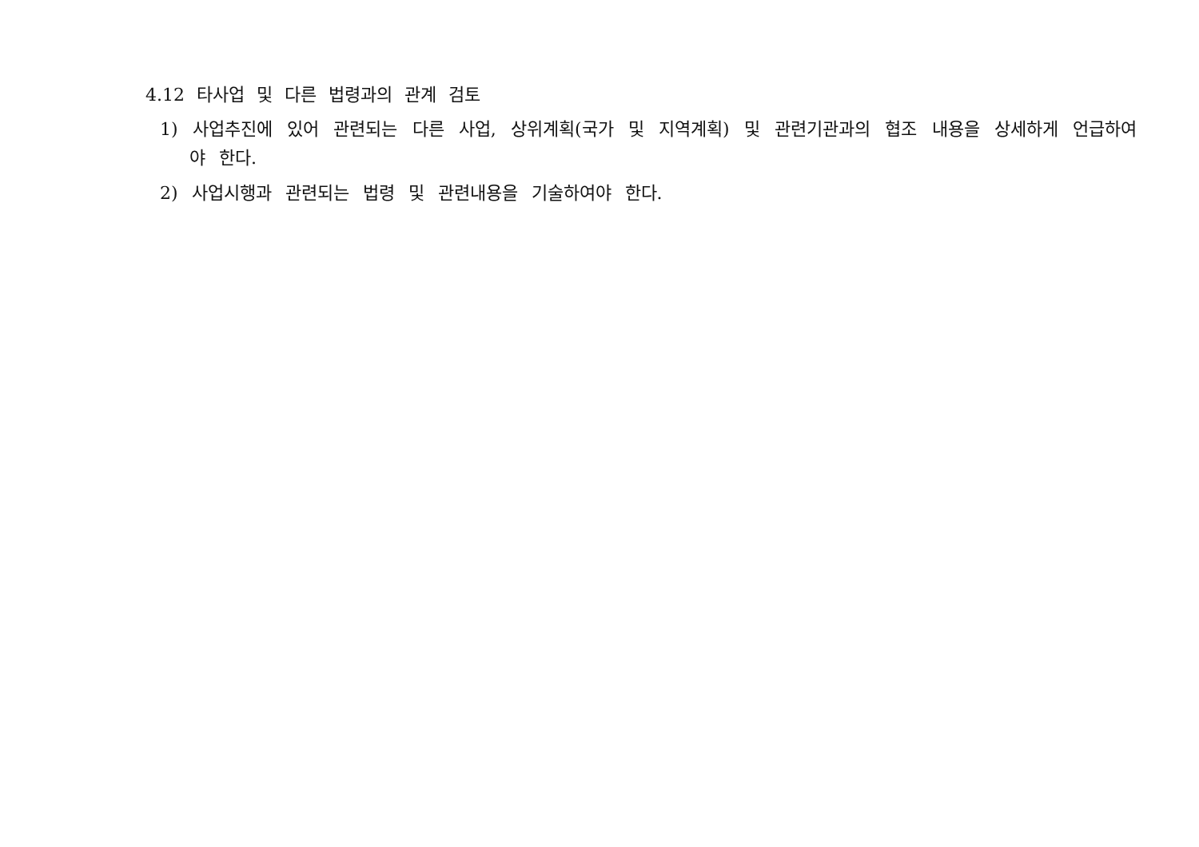4.12 타사업 및 다른 법령과의 관계 검토
1) 사업추진에 있어 관련되는 다른 사업, 상위계획(국가 및 지역계획) 및 관련기관과의 협조 내용을 상세하게 언급하여야 한다.
2) 사업시행과 관련되는 법령 및 관련내용을 기술하여야 한다.